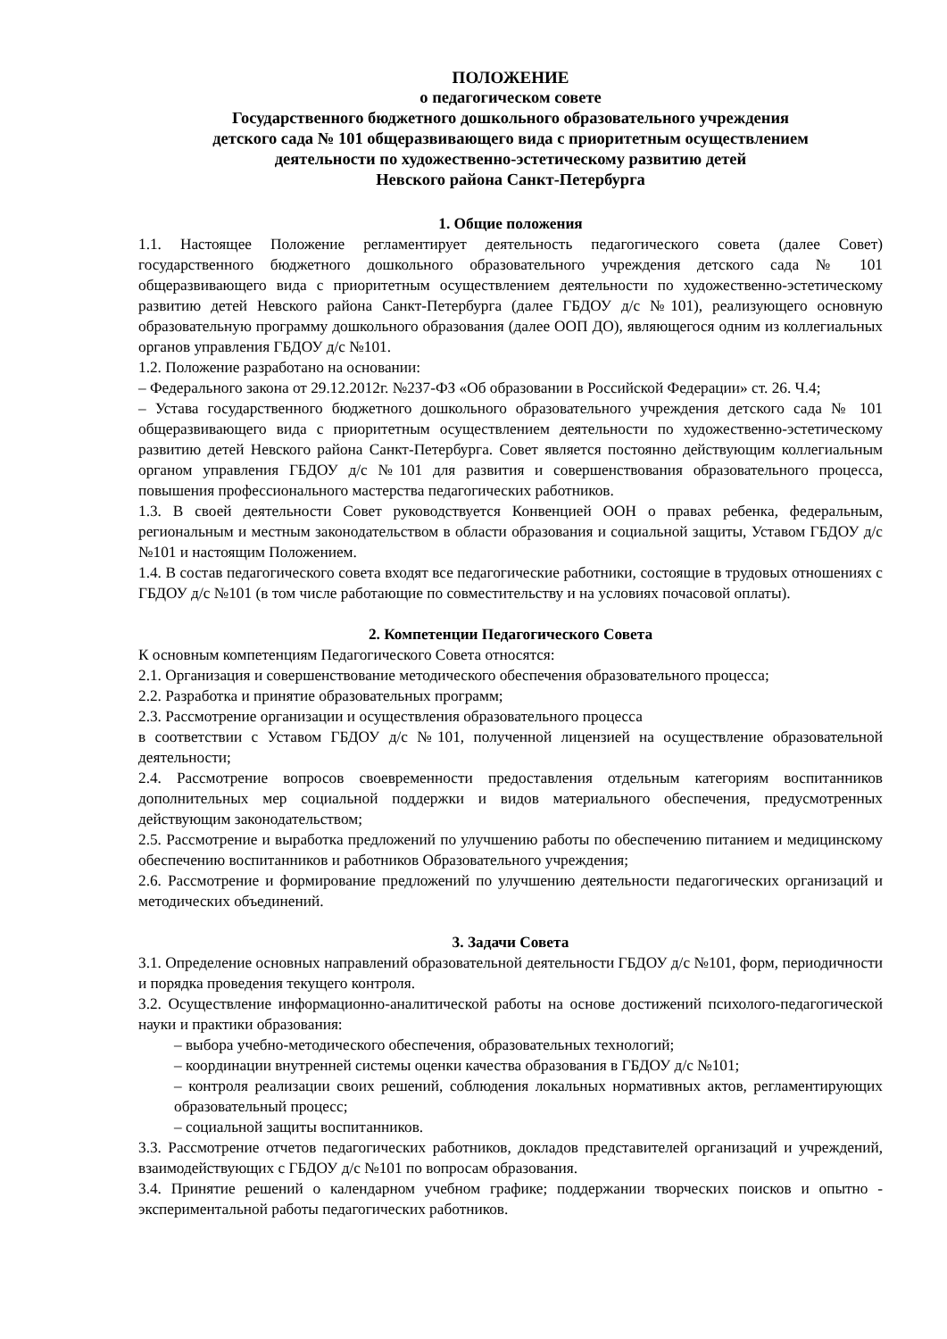ПОЛОЖЕНИЕ
о педагогическом совете
Государственного бюджетного дошкольного образовательного учреждения
детского сада № 101 общеразвивающего вида с приоритетным осуществлением
деятельности по художественно-эстетическому развитию детей
Невского района Санкт-Петербурга
1. Общие положения
1.1. Настоящее Положение регламентирует деятельность педагогического совета (далее Совет) государственного бюджетного дошкольного образовательного учреждения детского сада № 101 общеразвивающего вида с приоритетным осуществлением деятельности по художественно-эстетическому развитию детей Невского района Санкт-Петербурга (далее ГБДОУ д/с №101), реализующего основную образовательную программу дошкольного образования (далее ООП ДО), являющегося одним из коллегиальных органов управления ГБДОУ д/с №101.
1.2. Положение разработано на основании:
– Федерального закона от 29.12.2012г. №237-ФЗ «Об образовании в Российской Федерации» ст. 26. Ч.4;
– Устава государственного бюджетного дошкольного образовательного учреждения детского сада № 101 общеразвивающего вида с приоритетным осуществлением деятельности по художественно-эстетическому развитию детей Невского района Санкт-Петербурга. Совет является постоянно действующим коллегиальным органом управления ГБДОУ д/с №101 для развития и совершенствования образовательного процесса, повышения профессионального мастерства педагогических работников.
1.3. В своей деятельности Совет руководствуется Конвенцией ООН о правах ребенка, федеральным, региональным и местным законодательством в области образования и социальной защиты, Уставом ГБДОУ д/с №101 и настоящим Положением.
1.4. В состав педагогического совета входят все педагогические работники, состоящие в трудовых отношениях с ГБДОУ д/с №101 (в том числе работающие по совместительству и на условиях почасовой оплаты).
2. Компетенции Педагогического Совета
К основным компетенциям Педагогического Совета относятся:
2.1. Организация и совершенствование методического обеспечения образовательного процесса;
2.2. Разработка и принятие образовательных программ;
2.3. Рассмотрение организации и осуществления образовательного процесса
в соответствии с Уставом ГБДОУ д/с №101, полученной лицензией на осуществление образовательной деятельности;
2.4. Рассмотрение вопросов своевременности предоставления отдельным категориям воспитанников дополнительных мер социальной поддержки и видов материального обеспечения, предусмотренных действующим законодательством;
2.5. Рассмотрение и выработка предложений по улучшению работы по обеспечению питанием и медицинскому обеспечению воспитанников и работников Образовательного учреждения;
2.6. Рассмотрение и формирование предложений по улучшению деятельности педагогических организаций и методических объединений.
3. Задачи Совета
3.1. Определение основных направлений образовательной деятельности ГБДОУ д/с №101, форм, периодичности и порядка проведения текущего контроля.
3.2. Осуществление информационно-аналитической работы на основе достижений психолого-педагогической науки и практики образования:
– выбора учебно-методического обеспечения, образовательных технологий;
– координации внутренней системы оценки качества образования в ГБДОУ д/с №101;
– контроля реализации своих решений, соблюдения локальных нормативных актов, регламентирующих образовательный процесс;
– социальной защиты воспитанников.
3.3. Рассмотрение отчетов педагогических работников, докладов представителей организаций и учреждений, взаимодействующих с ГБДОУ д/с №101 по вопросам образования.
3.4. Принятие решений о календарном учебном графике; поддержании творческих поисков и опытно - экспериментальной работы педагогических работников.